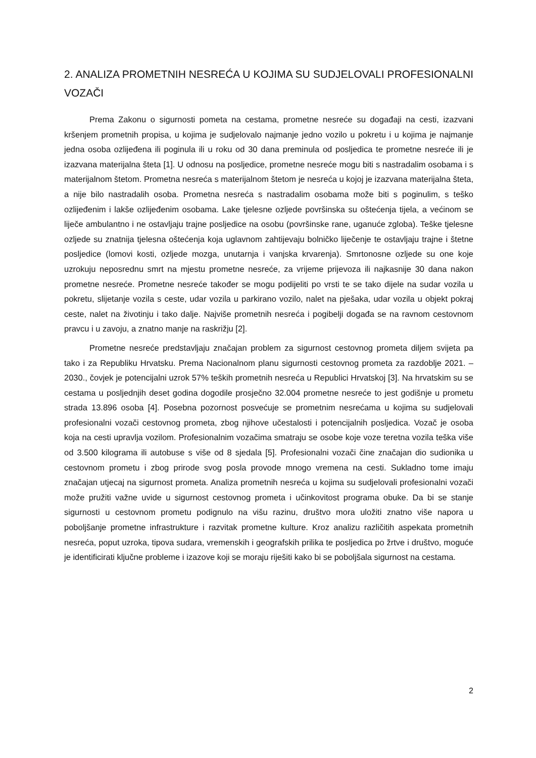2. ANALIZA PROMETNIH NESREĆA U KOJIMA SU SUDJELOVALI PROFESIONALNI VOZAČI
Prema Zakonu o sigurnosti pometa na cestama, prometne nesreće su događaji na cesti, izazvani kršenjem prometnih propisa, u kojima je sudjelovalo najmanje jedno vozilo u pokretu i u kojima je najmanje jedna osoba ozlijeđena ili poginula ili u roku od 30 dana preminula od posljedica te prometne nesreće ili je izazvana materijalna šteta [1]. U odnosu na posljedice, prometne nesreće mogu biti s nastradalim osobama i s materijalnom štetom. Prometna nesreća s materijalnom štetom je nesreća u kojoj je izazvana materijalna šteta, a nije bilo nastradalih osoba. Prometna nesreća s nastradalim osobama može biti s poginulim, s teško ozlijeđenim i lakše ozlijeđenim osobama. Lake tjelesne ozljede površinska su oštećenja tijela, a većinom se liječe ambulantno i ne ostavljaju trajne posljedice na osobu (površinske rane, uganuće zgloba). Teške tjelesne ozljede su znatnija tjelesna oštećenja koja uglavnom zahtijevaju bolničko liječenje te ostavljaju trajne i štetne posljedice (lomovi kosti, ozljede mozga, unutarnja i vanjska krvarenja). Smrtonosne ozljede su one koje uzrokuju neposrednu smrt na mjestu prometne nesreće, za vrijeme prijevoza ili najkasnije 30 dana nakon prometne nesreće. Prometne nesreće također se mogu podijeliti po vrsti te se tako dijele na sudar vozila u pokretu, slijetanje vozila s ceste, udar vozila u parkirano vozilo, nalet na pješaka, udar vozila u objekt pokraj ceste, nalet na životinju i tako dalje. Najviše prometnih nesreća i pogibelji događa se na ravnom cestovnom pravcu i u zavoju, a znatno manje na raskrižju [2].
Prometne nesreće predstavljaju značajan problem za sigurnost cestovnog prometa diljem svijeta pa tako i za Republiku Hrvatsku. Prema Nacionalnom planu sigurnosti cestovnog prometa za razdoblje 2021. – 2030., čovjek je potencijalni uzrok 57% teških prometnih nesreća u Republici Hrvatskoj [3]. Na hrvatskim su se cestama u posljednjih deset godina dogodile prosječno 32.004 prometne nesreće to jest godišnje u prometu strada 13.896 osoba [4]. Posebna pozornost posvećuje se prometnim nesrećama u kojima su sudjelovali profesionalni vozači cestovnog prometa, zbog njihove učestalosti i potencijalnih posljedica. Vozač je osoba koja na cesti upravlja vozilom. Profesionalnim vozačima smatraju se osobe koje voze teretna vozila teška više od 3.500 kilograma ili autobuse s više od 8 sjedala [5]. Profesionalni vozači čine značajan dio sudionika u cestovnom prometu i zbog prirode svog posla provode mnogo vremena na cesti. Sukladno tome imaju značajan utjecaj na sigurnost prometa. Analiza prometnih nesreća u kojima su sudjelovali profesionalni vozači može pružiti važne uvide u sigurnost cestovnog prometa i učinkovitost programa obuke. Da bi se stanje sigurnosti u cestovnom prometu podignulo na višu razinu, društvo mora uložiti znatno više napora u poboljšanje prometne infrastrukture i razvitak prometne kulture. Kroz analizu različitih aspekata prometnih nesreća, poput uzroka, tipova sudara, vremenskih i geografskih prilika te posljedica po žrtve i društvo, moguće je identificirati ključne probleme i izazove koji se moraju riješiti kako bi se poboljšala sigurnost na cestama.
2